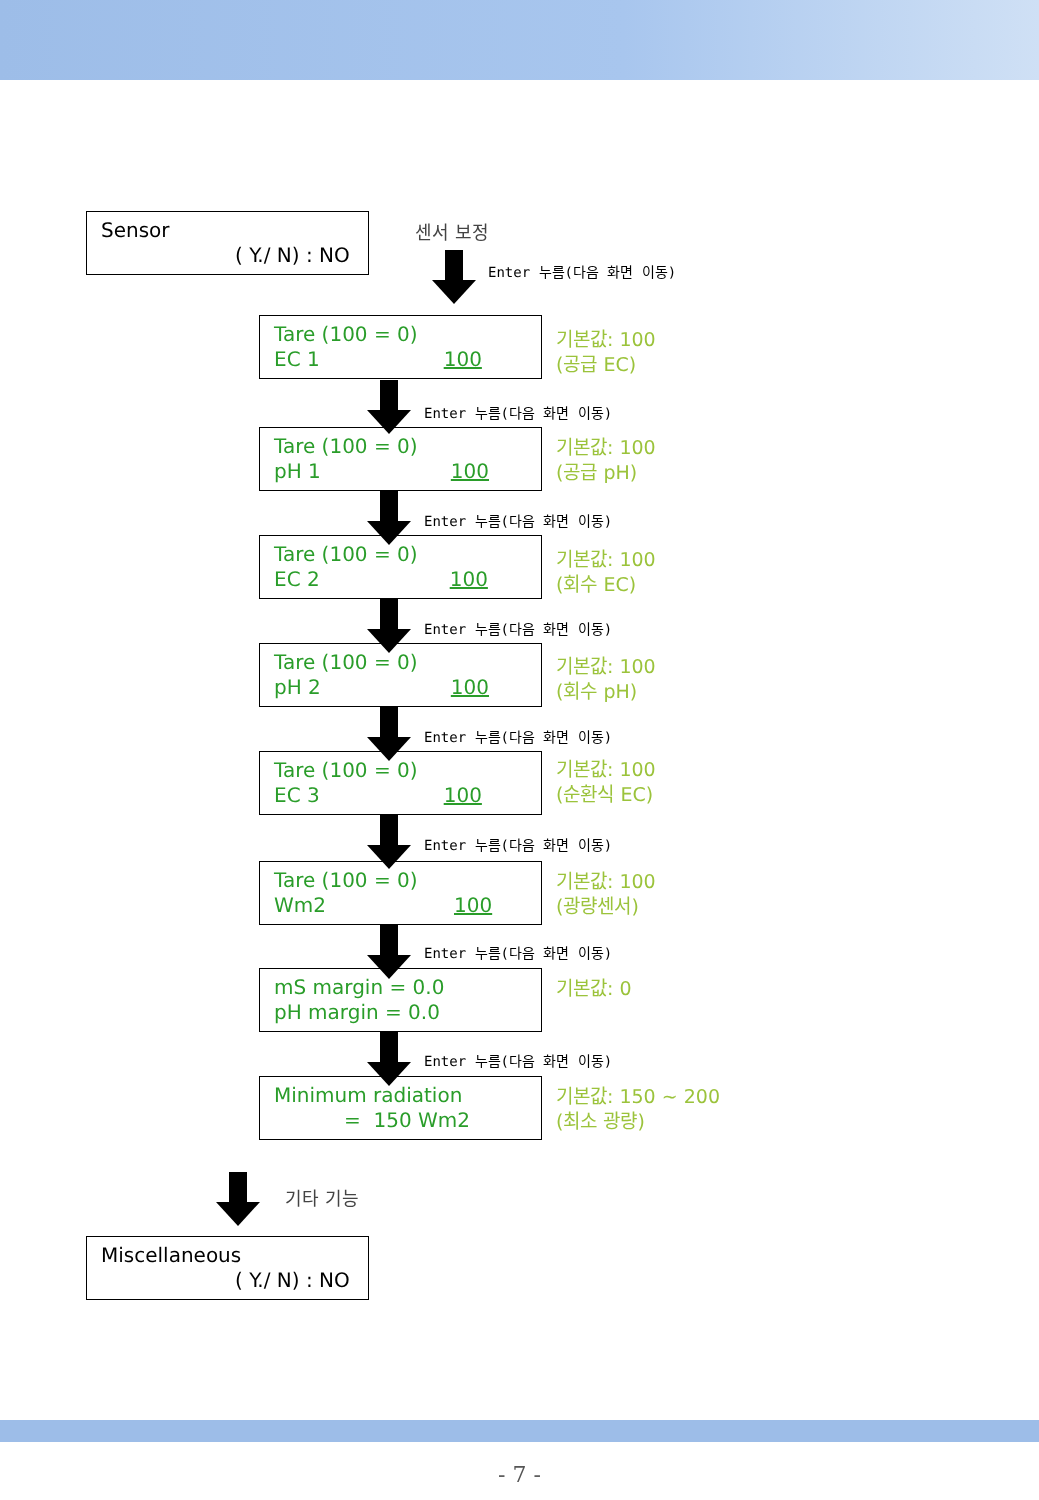Sensor
( Y./ N) : NO
센서 보정
Enter 누름(다음 화면 이동)
Tare (100 = 0)
EC 1 100
기본값: 100
(공급 EC)
Enter 누름(다음 화면 이동)
Tare (100 = 0)
pH 1 100
기본값: 100
(공급 pH)
Enter 누름(다음 화면 이동)
Tare (100 = 0)
EC 2 100
기본값: 100
(회수 EC)
Enter 누름(다음 화면 이동)
Tare (100 = 0)
pH 2 100
기본값: 100
(회수 pH)
Enter 누름(다음 화면 이동)
Tare (100 = 0)
EC 3 100
기본값: 100
(순환식 EC)
Enter 누름(다음 화면 이동)
Tare (100 = 0)
Wm2 100
기본값: 100
(광량센서)
Enter 누름(다음 화면 이동)
mS margin = 0.0
pH margin = 0.0
기본값: 0
Enter 누름(다음 화면 이동)
Minimum radiation
= 150 Wm2
기본값: 150 ~ 200
(최소 광량)
기타 기능
Miscellaneous
( Y./ N) : NO
- 7 -